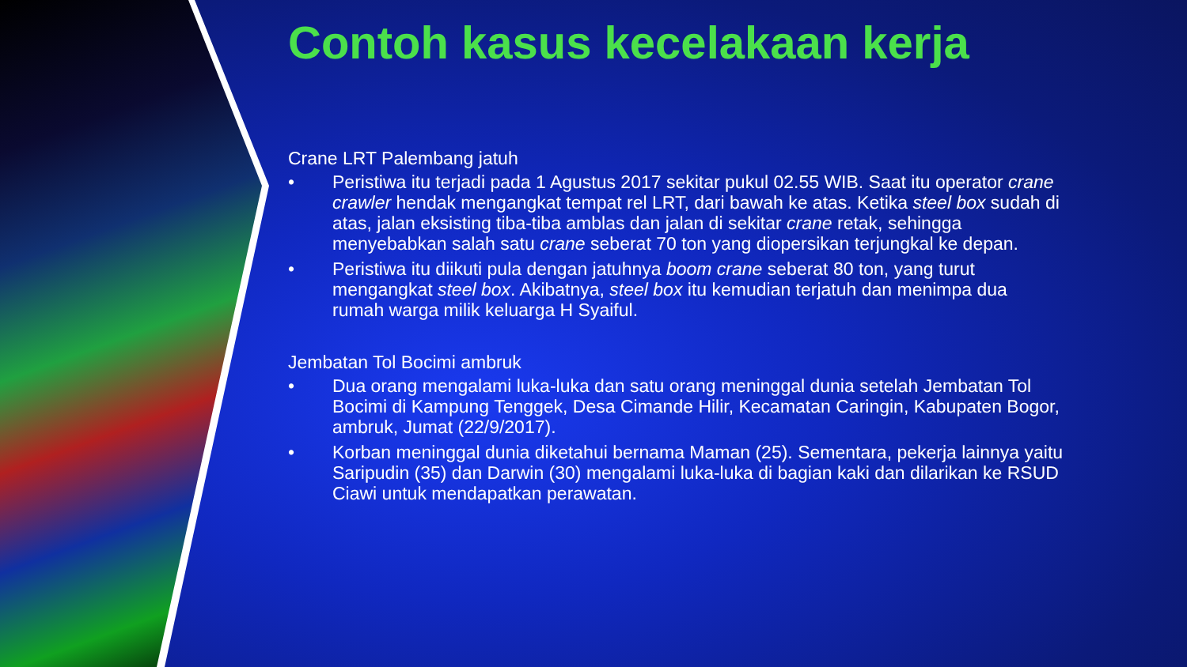Contoh kasus kecelakaan kerja
Crane LRT Palembang jatuh
• Peristiwa itu terjadi pada 1 Agustus 2017 sekitar pukul 02.55 WIB. Saat itu operator crane crawler hendak mengangkat tempat rel LRT, dari bawah ke atas. Ketika steel box sudah di atas, jalan eksisting tiba-tiba amblas dan jalan di sekitar crane retak, sehingga menyebabkan salah satu crane seberat 70 ton yang diopersikan terjungkal ke depan.
• Peristiwa itu diikuti pula dengan jatuhnya boom crane seberat 80 ton, yang turut mengangkat steel box. Akibatnya, steel box itu kemudian terjatuh dan menimpa dua rumah warga milik keluarga H Syaiful.
Jembatan Tol Bocimi ambruk
• Dua orang mengalami luka-luka dan satu orang meninggal dunia setelah Jembatan Tol Bocimi di Kampung Tenggek, Desa Cimande Hilir, Kecamatan Caringin, Kabupaten Bogor, ambruk, Jumat (22/9/2017).
• Korban meninggal dunia diketahui bernama Maman (25). Sementara, pekerja lainnya yaitu Saripudin (35) dan Darwin (30) mengalami luka-luka di bagian kaki dan dilarikan ke RSUD Ciawi untuk mendapatkan perawatan.